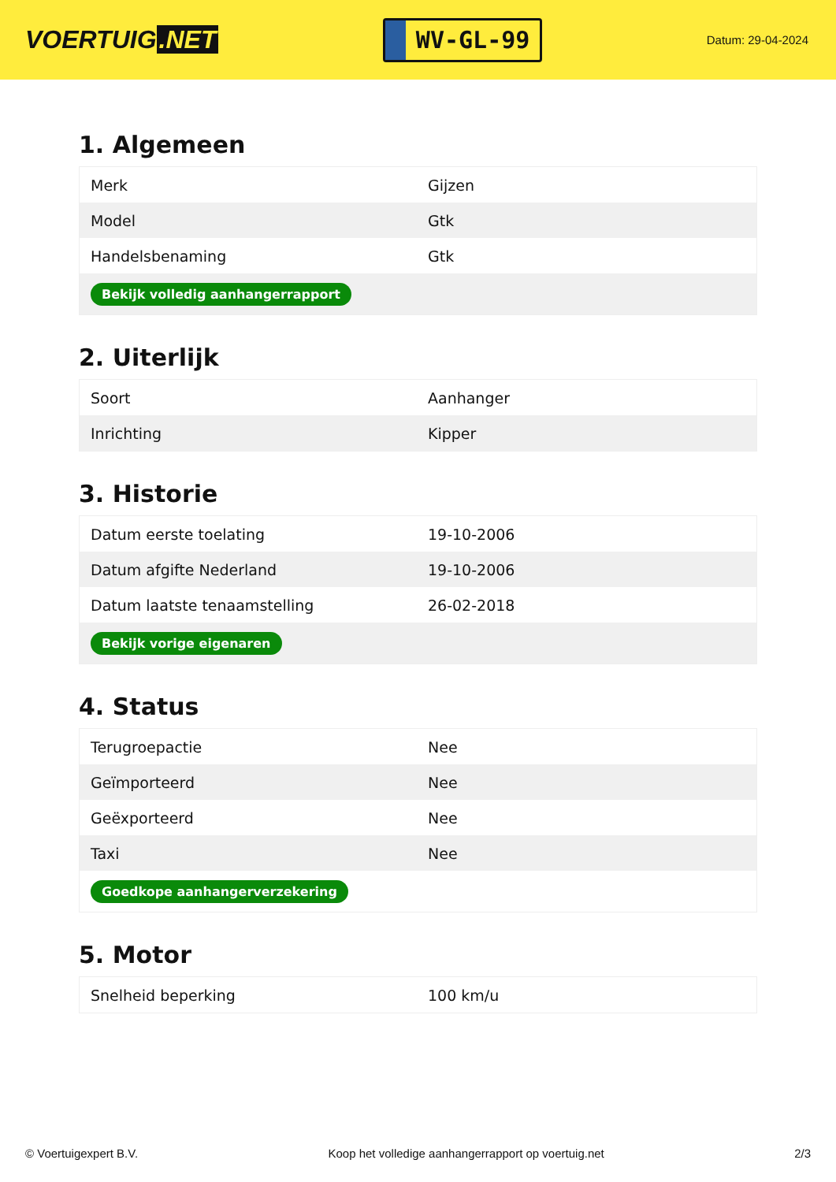VOERTUIG.NET
WV-GL-99
Datum: 29-04-2024
1. Algemeen
| Merk | Gijzen |
| Model | Gtk |
| Handelsbenaming | Gtk |
| Bekijk volledig aanhangerrapport | |
2. Uiterlijk
| Soort | Aanhanger |
| Inrichting | Kipper |
3. Historie
| Datum eerste toelating | 19-10-2006 |
| Datum afgifte Nederland | 19-10-2006 |
| Datum laatste tenaamstelling | 26-02-2018 |
| Bekijk vorige eigenaren | |
4. Status
| Terugroepactie | Nee |
| Geïmporteerd | Nee |
| Geëxporteerd | Nee |
| Taxi | Nee |
| Goedkope aanhangerverzekering | |
5. Motor
| Snelheid beperking | 100 km/u |
© Voertuigexpert B.V. Koop het volledige aanhangerrapport op voertuig.net 2/3